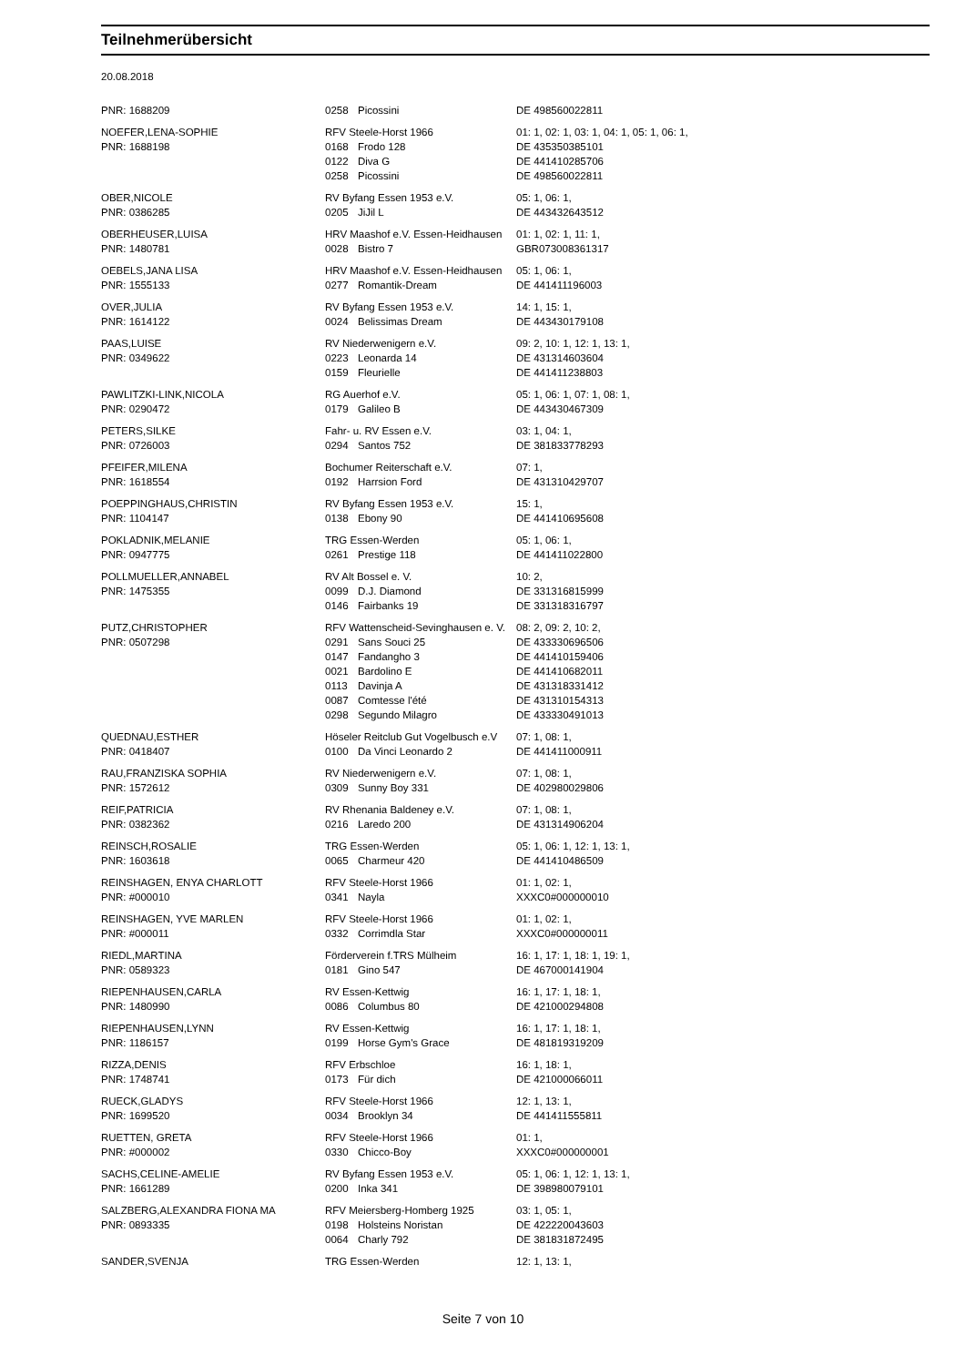Teilnehmerübersicht
20.08.2018
| PNR: 1688209 | 0258 | Picossini | DE 498560022811 |
| NOEFER,LENA-SOPHIE | RFV Steele-Horst 1966 | | 01: 1, 02: 1, 03: 1, 04: 1, 05: 1, 06: 1, |
| PNR: 1688198 | 0168 | Frodo 128 | DE 435350385101 |
| | 0122 | Diva G | DE 441410285706 |
| | 0258 | Picossini | DE 498560022811 |
| OBER,NICOLE | RV Byfang Essen 1953 e.V. | | 05: 1, 06: 1, |
| PNR: 0386285 | 0205 | JiJil L | DE 443432643512 |
| OBERHEUSER,LUISA | HRV Maashof e.V. Essen-Heidhausen | | 01: 1, 02: 1, 11: 1, |
| PNR: 1480781 | 0028 | Bistro 7 | GBR073008361317 |
| OEBELS,JANA LISA | HRV Maashof e.V. Essen-Heidhausen | | 05: 1, 06: 1, |
| PNR: 1555133 | 0277 | Romantik-Dream | DE 441411196003 |
| OVER,JULIA | RV Byfang Essen 1953 e.V. | | 14: 1, 15: 1, |
| PNR: 1614122 | 0024 | Belissimas Dream | DE 443430179108 |
| PAAS,LUISE | RV Niederwenigern e.V. | | 09: 2, 10: 1, 12: 1, 13: 1, |
| PNR: 0349622 | 0223 | Leonarda 14 | DE 431314603604 |
| | 0159 | Fleurielle | DE 441411238803 |
| PAWLITZKI-LINK,NICOLA | RG Auerhof e.V. | | 05: 1, 06: 1, 07: 1, 08: 1, |
| PNR: 0290472 | 0179 | Galileo B | DE 443430467309 |
| PETERS,SILKE | Fahr- u. RV Essen e.V. | | 03: 1, 04: 1, |
| PNR: 0726003 | 0294 | Santos 752 | DE 381833778293 |
| PFEIFER,MILENA | Bochumer Reiterschaft e.V. | | 07: 1, |
| PNR: 1618554 | 0192 | Harrsion Ford | DE 431310429707 |
| POEPPINGHAUS,CHRISTIN | RV Byfang Essen 1953 e.V. | | 15: 1, |
| PNR: 1104147 | 0138 | Ebony 90 | DE 441410695608 |
| POKLADNIK,MELANIE | TRG Essen-Werden | | 05: 1, 06: 1, |
| PNR: 0947775 | 0261 | Prestige 118 | DE 441411022800 |
| POLLMUELLER,ANNABEL | RV Alt Bossel e. V. | | 10: 2, |
| PNR: 1475355 | 0099 | D.J. Diamond | DE 331316815999 |
| | 0146 | Fairbanks 19 | DE 331318316797 |
| PUTZ,CHRISTOPHER | RFV Wattenscheid-Sevinghausen e. V. | | 08: 2, 09: 2, 10: 2, |
| PNR: 0507298 | 0291 | Sans Souci 25 | DE 433330696506 |
| | 0147 | Fandangho 3 | DE 441410159406 |
| | 0021 | Bardolino E | DE 441410682011 |
| | 0113 | Davinja A | DE 431318331412 |
| | 0087 | Comtesse l'été | DE 431310154313 |
| | 0298 | Segundo Milagro | DE 433330491013 |
| QUEDNAU,ESTHER | Höseler Reitclub Gut Vogelbusch e.V | | 07: 1, 08: 1, |
| PNR: 0418407 | 0100 | Da Vinci Leonardo 2 | DE 441411000911 |
| RAU,FRANZISKA SOPHIA | RV Niederwenigern e.V. | | 07: 1, 08: 1, |
| PNR: 1572612 | 0309 | Sunny Boy 331 | DE 402980029806 |
| REIF,PATRICIA | RV Rhenania Baldeney e.V. | | 07: 1, 08: 1, |
| PNR: 0382362 | 0216 | Laredo 200 | DE 431314906204 |
| REINSCH,ROSALIE | TRG Essen-Werden | | 05: 1, 06: 1, 12: 1, 13: 1, |
| PNR: 1603618 | 0065 | Charmeur 420 | DE 441410486509 |
| REINSHAGEN, ENYA CHARLOTT | RFV Steele-Horst 1966 | | 01: 1, 02: 1, |
| PNR: #000010 | 0341 | Nayla | XXXC0#000000010 |
| REINSHAGEN, YVE MARLEN | RFV Steele-Horst 1966 | | 01: 1, 02: 1, |
| PNR: #000011 | 0332 | Corrimdla Star | XXXC0#000000011 |
| RIEDL,MARTINA | Förderverein f.TRS Mülheim | | 16: 1, 17: 1, 18: 1, 19: 1, |
| PNR: 0589323 | 0181 | Gino 547 | DE 467000141904 |
| RIEPENHAUSEN,CARLA | RV Essen-Kettwig | | 16: 1, 17: 1, 18: 1, |
| PNR: 1480990 | 0086 | Columbus 80 | DE 421000294808 |
| RIEPENHAUSEN,LYNN | RV Essen-Kettwig | | 16: 1, 17: 1, 18: 1, |
| PNR: 1186157 | 0199 | Horse Gym's Grace | DE 481819319209 |
| RIZZA,DENIS | RFV Erbschloe | | 16: 1, 18: 1, |
| PNR: 1748741 | 0173 | Für dich | DE 421000066011 |
| RUECK,GLADYS | RFV Steele-Horst 1966 | | 12: 1, 13: 1, |
| PNR: 1699520 | 0034 | Brooklyn 34 | DE 441411555811 |
| RUETTEN, GRETA | RFV Steele-Horst 1966 | | 01: 1, |
| PNR: #000002 | 0330 | Chicco-Boy | XXXC0#000000001 |
| SACHS,CELINE-AMELIE | RV Byfang Essen 1953 e.V. | | 05: 1, 06: 1, 12: 1, 13: 1, |
| PNR: 1661289 | 0200 | Inka 341 | DE 398980079101 |
| SALZBERG,ALEXANDRA FIONA MA | RFV Meiersberg-Homberg 1925 | | 03: 1, 05: 1, |
| PNR: 0893335 | 0198 | Holsteins Noristan | DE 422220043603 |
| | 0064 | Charly 792 | DE 381831872495 |
| SANDER,SVENJA | TRG Essen-Werden | | 12: 1, 13: 1, |
Seite 7 von 10